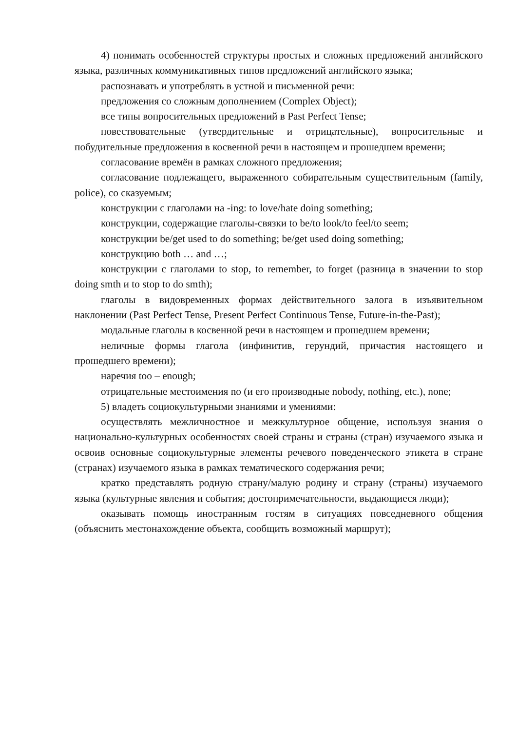4) понимать особенностей структуры простых и сложных предложений английского языка, различных коммуникативных типов предложений английского языка;
распознавать и употреблять в устной и письменной речи:
предложения со сложным дополнением (Complex Object);
все типы вопросительных предложений в Past Perfect Tense;
повествовательные (утвердительные и отрицательные), вопросительные и побудительные предложения в косвенной речи в настоящем и прошедшем времени;
согласование времён в рамках сложного предложения;
согласование подлежащего, выраженного собирательным существительным (family, police), со сказуемым;
конструкции с глаголами на -ing: to love/hate doing something;
конструкции, содержащие глаголы-связки to be/to look/to feel/to seem;
конструкции be/get used to do something; be/get used doing something;
конструкцию both … and …;
конструкции с глаголами to stop, to remember, to forget (разница в значении to stop doing smth и to stop to do smth);
глаголы в видовременных формах действительного залога в изъявительном наклонении (Past Perfect Tense, Present Perfect Continuous Tense, Future-in-the-Past);
модальные глаголы в косвенной речи в настоящем и прошедшем времени;
неличные формы глагола (инфинитив, герундий, причастия настоящего и прошедшего времени);
наречия too – enough;
отрицательные местоимения no (и его производные nobody, nothing, etc.), none;
5) владеть социокультурными знаниями и умениями:
осуществлять межличностное и межкультурное общение, используя знания о национально-культурных особенностях своей страны и страны (стран) изучаемого языка и освоив основные социокультурные элементы речевого поведенческого этикета в стране (странах) изучаемого языка в рамках тематического содержания речи;
кратко представлять родную страну/малую родину и страну (страны) изучаемого языка (культурные явления и события; достопримечательности, выдающиеся люди);
оказывать помощь иностранным гостям в ситуациях повседневного общения (объяснить местонахождение объекта, сообщить возможный маршрут);